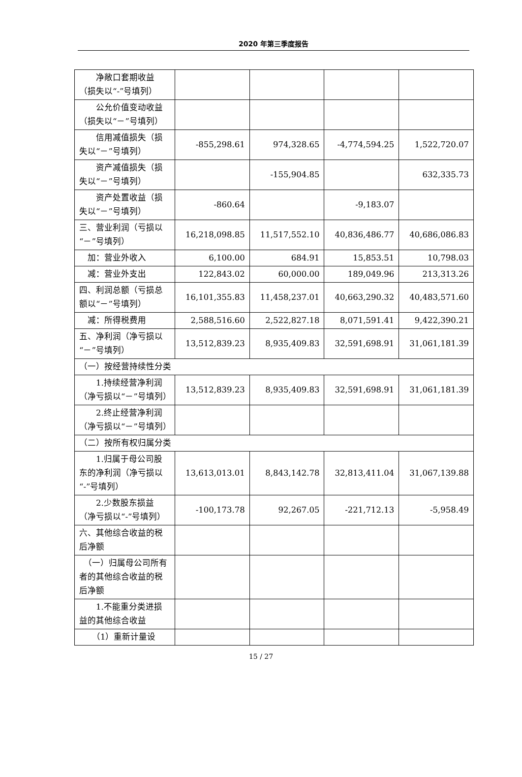2020 年第三季度报告
| 净敞口套期收益（损失以“-”号填列） | | | | |
| 公允价值变动收益（损失以“－”号填列） | | | | |
| 信用减值损失（损失以“－”号填列） | -855,298.61 | 974,328.65 | -4,774,594.25 | 1,522,720.07 |
| 资产减值损失（损失以“－”号填列） | | -155,904.85 | | 632,335.73 |
| 资产处置收益（损失以“－”号填列） | -860.64 | | -9,183.07 | |
| 三、营业利润（亏损以“－”号填列） | 16,218,098.85 | 11,517,552.10 | 40,836,486.77 | 40,686,086.83 |
| 加：营业外收入 | 6,100.00 | 684.91 | 15,853.51 | 10,798.03 |
| 减：营业外支出 | 122,843.02 | 60,000.00 | 189,049.96 | 213,313.26 |
| 四、利润总额（亏损总额以“－”号填列） | 16,101,355.83 | 11,458,237.01 | 40,663,290.32 | 40,483,571.60 |
| 减：所得税费用 | 2,588,516.60 | 2,522,827.18 | 8,071,591.41 | 9,422,390.21 |
| 五、净利润（净亏损以“－”号填列） | 13,512,839.23 | 8,935,409.83 | 32,591,698.91 | 31,061,181.39 |
| （一）按经营持续性分类 | | | | |
| 1.持续经营净利润（净亏损以“－”号填列） | 13,512,839.23 | 8,935,409.83 | 32,591,698.91 | 31,061,181.39 |
| 2.终止经营净利润（净亏损以“－”号填列） | | | | |
| （二）按所有权归属分类 | | | | |
| 1.归属于母公司股东的净利润（净亏损以“-”号填列） | 13,613,013.01 | 8,843,142.78 | 32,813,411.04 | 31,067,139.88 |
| 2.少数股东损益（净亏损以“-”号填列） | -100,173.78 | 92,267.05 | -221,712.13 | -5,958.49 |
| 六、其他综合收益的税后净额 | | | | |
| （一）归属母公司所有者的其他综合收益的税后净额 | | | | |
| 1.不能重分类进损益的其他综合收益 | | | | |
| （1）重新计量设 | | | | |
15 / 27